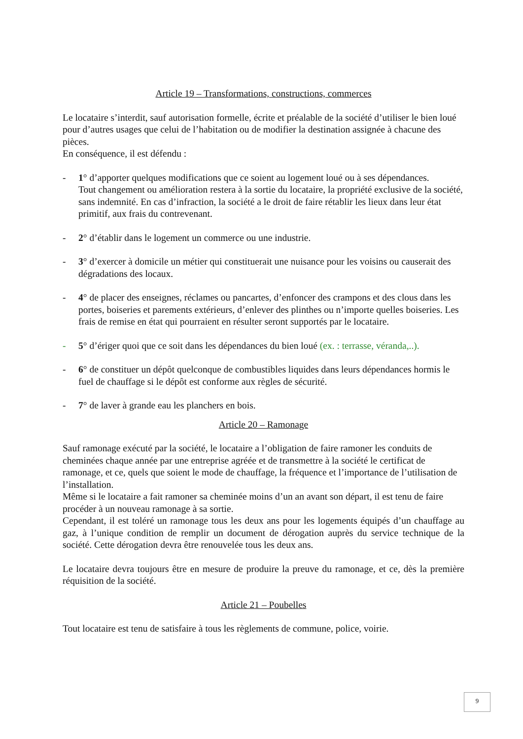Article 19 – Transformations, constructions, commerces
Le locataire s’interdit, sauf autorisation formelle, écrite et préalable de la société d’utiliser le bien loué pour d’autres usages que celui de l’habitation ou de modifier la destination assignée à chacune des pièces.
En conséquence, il est défendu :
- 1° d’apporter quelques modifications que ce soient au logement loué ou à ses dépendances.
Tout changement ou amélioration restera à la sortie du locataire, la propriété exclusive de la société, sans indemnité. En cas d’infraction, la société a le droit de faire rétablir les lieux dans leur état primitif, aux frais du contrevenant.
- 2° d’établir dans le logement un commerce ou une industrie.
- 3° d’exercer à domicile un métier qui constituerait une nuisance pour les voisins ou causerait des dégradations des locaux.
- 4° de placer des enseignes, réclames ou pancartes, d’enfoncer des crampons et des clous dans les portes, boiseries et parements extérieurs, d’enlever des plinthes ou n’importe quelles boiseries. Les frais de remise en état qui pourraient en résulter seront supportés par le locataire.
- 5° d’ériger quoi que ce soit dans les dépendances du bien loué (ex. : terrasse, véranda,..).
- 6° de constituer un dépôt quelconque de combustibles liquides dans leurs dépendances hormis le fuel de chauffage si le dépôt est conforme aux règles de sécurité.
- 7° de laver à grande eau les planchers en bois.
Article 20 – Ramonage
Sauf ramonage exécuté par la société, le locataire a l’obligation de faire ramoner les conduits de cheminées chaque année par une entreprise agréée et de transmettre à la société le certificat de ramonage, et ce, quels que soient le mode de chauffage, la fréquence et l’importance de l’utilisation de l’installation.
Même si le locataire a fait ramoner sa cheminée moins d’un an avant son départ, il est tenu de faire procéder à un nouveau ramonage à sa sortie.
Cependant, il est toléré un ramonage tous les deux ans pour les logements équipés d’un chauffage au gaz, à l’unique condition de remplir un document de dérogation auprès du service technique de la société. Cette dérogation devra être renouvelée tous les deux ans.
Le locataire devra toujours être en mesure de produire la preuve du ramonage, et ce, dès la première réquisition de la société.
Article 21 – Poubelles
Tout locataire est tenu de satisfaire à tous les règlements de commune, police, voirie.
9